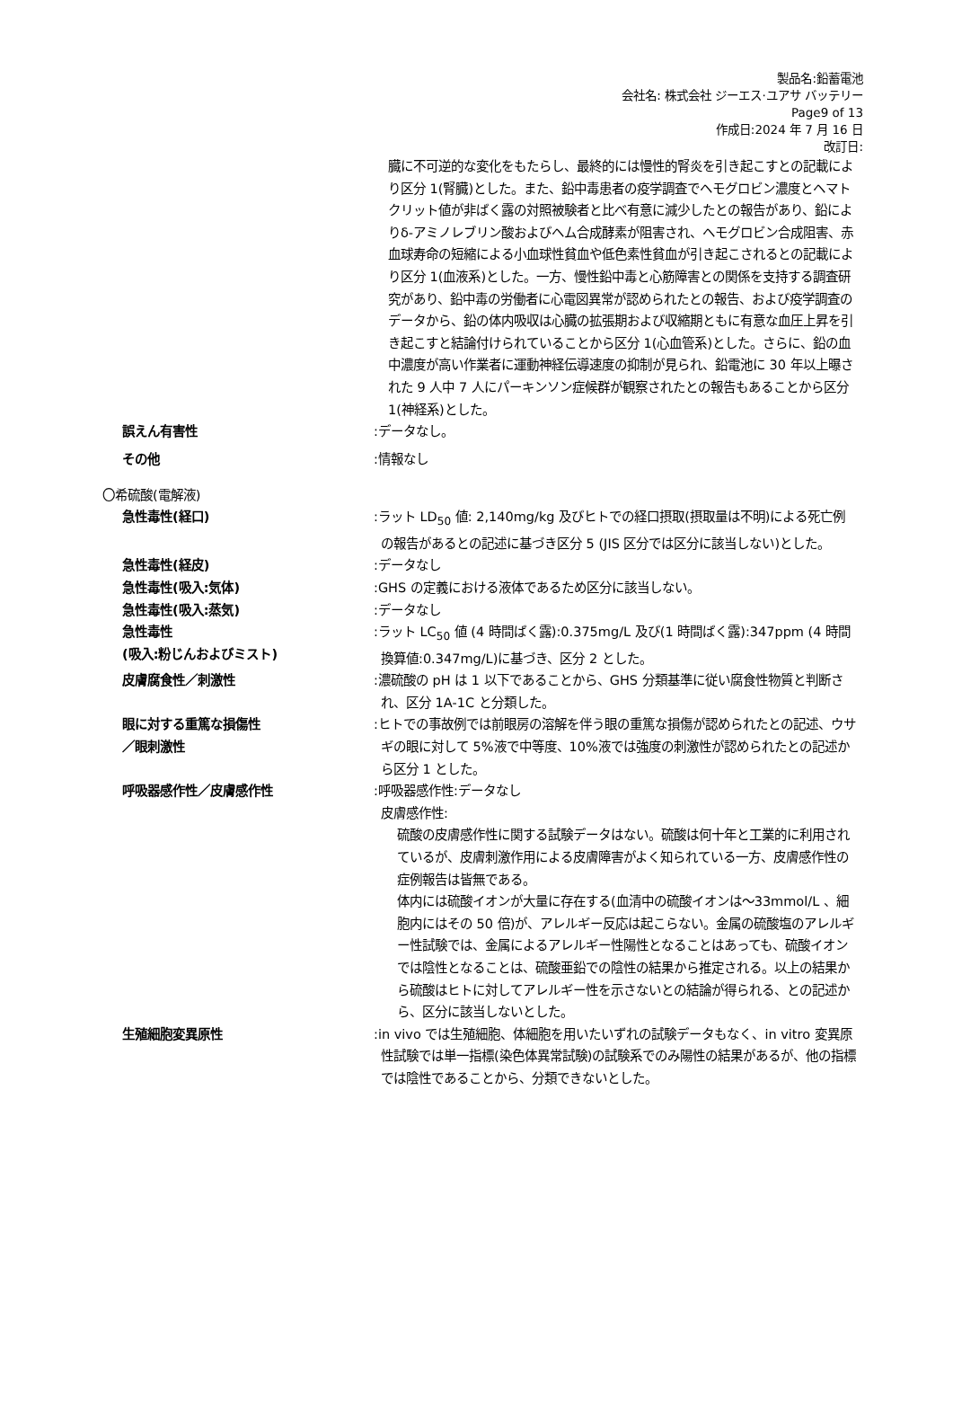製品名:鉛蓄電池
会社名: 株式会社 ジーエス·ユアサ バッテリー
Page9 of 13
作成日:2024 年 7 月 16 日
改訂日:
臓に不可逆的な変化をもたらし、最終的には慢性的腎炎を引き起こすとの記載により区分 1(腎臓)とした。また、鉛中毒患者の疫学調査でヘモグロビン濃度とヘマトクリット値が非ばく露の対照被験者と比べ有意に減少したとの報告があり、鉛によりδ-アミノレブリン酸およびヘム合成酵素が阻害され、ヘモグロビン合成阻害、赤血球寿命の短縮による小血球性貧血や低色素性貧血が引き起こされるとの記載により区分 1(血液系)とした。一方、慢性鉛中毒と心筋障害との関係を支持する調査研究があり、鉛中毒の労働者に心電図異常が認められたとの報告、および疫学調査のデータから、鉛の体内吸収は心臓の拡張期および収縮期ともに有意な血圧上昇を引き起こすと結論付けられていることから区分 1(心血管系)とした。さらに、鉛の血中濃度が高い作業者に運動神経伝導速度の抑制が見られ、鉛電池に 30 年以上曝された 9 人中 7 人にパーキンソン症候群が観察されたとの報告もあることから区分 1(神経系)とした。
誤えん有害性 :データなし。
その他 :情報なし
〇希硫酸(電解液)
急性毒性(経口) :ラット LD<sub>50</sub> 値: 2,140mg/kg 及びヒトでの経口摂取(摂取量は不明)による死亡例の報告があるとの記述に基づき区分 5 (JIS 区分では区分に該当しない)とした。
急性毒性(経皮) :データなし
急性毒性(吸入:気体) :GHS の定義における液体であるため区分に該当しない。
急性毒性(吸入:蒸気) :データなし
急性毒性
(吸入:粉じんおよびミスト)
:ラット LC<sub>50</sub> 値 (4 時間ばく露):0.375mg/L 及び(1 時間ばく露):347ppm (4 時間換算値:0.347mg/L)に基づき、区分 2 とした。
皮膚腐食性／刺激性 :濃硫酸の pH は 1 以下であることから、GHS 分類基準に従い腐食性物質と判断され、区分 1A-1C と分類した。
眼に対する重篤な損傷性
／眼刺激性
:ヒトでの事故例では前眼房の溶解を伴う眼の重篤な損傷が認められたとの記述、ウサギの眼に対して 5%液で中等度、10%液では強度の刺激性が認められたとの記述から区分 1 とした。
呼吸器感作性／皮膚感作性 :呼吸器感作性:データなし
皮膚感作性:
硫酸の皮膚感作性に関する試験データはない。硫酸は何十年と工業的に利用されているが、皮膚刺激作用による皮膚障害がよく知られている一方、皮膚感作性の症例報告は皆無である。
体内には硫酸イオンが大量に存在する(血清中の硫酸イオンは～33mmol/L 、細胞内にはその 50 倍)が、アレルギー反応は起こらない。金属の硫酸塩のアレルギー性試験では、金属によるアレルギー性陽性となることはあっても、硫酸イオンでは陰性となることは、硫酸亜鉛での陰性の結果から推定される。以上の結果から硫酸はヒトに対してアレルギー性を示さないとの結論が得られる、との記述から、区分に該当しないとした。
生殖細胞変異原性 :in vivo では生殖細胞、体細胞を用いたいずれの試験データもなく、in vitro 変異原性試験では単一指標(染色体異常試験)の試験系でのみ陽性の結果があるが、他の指標では陰性であることから、分類できないとした。